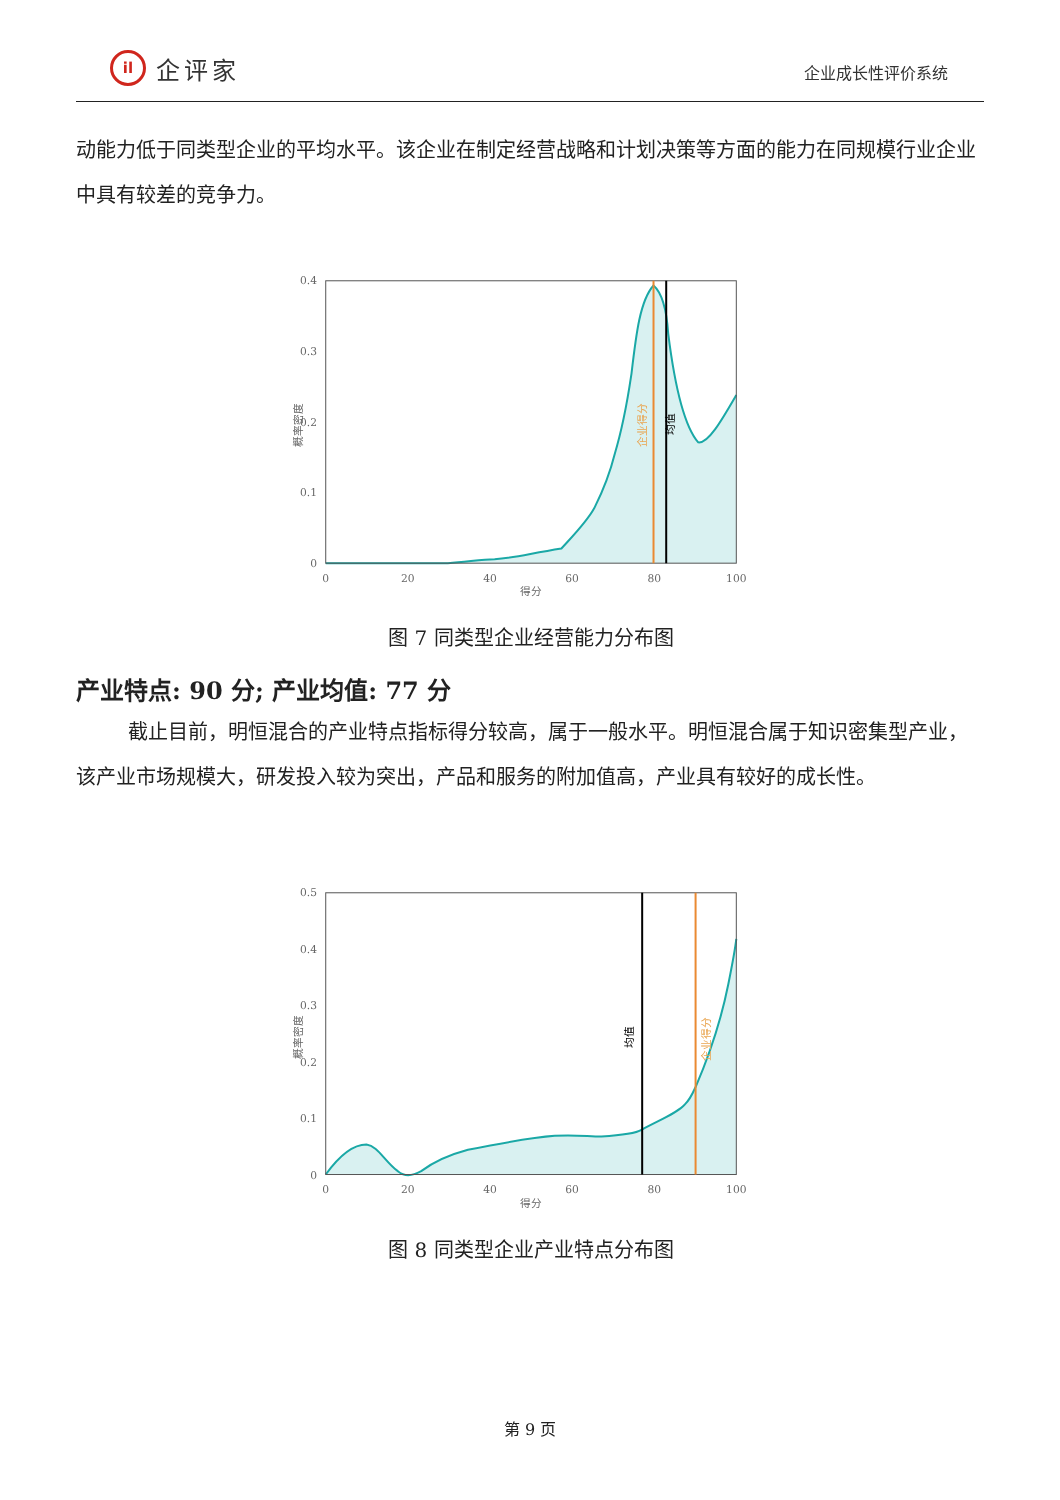il 企评家
企业成长性评价系统
动能力低于同类型企业的平均水平。该企业在制定经营战略和计划决策等方面的能力在同规模行业企业中具有较差的竞争力。
企业得分
均值
0.4
0.3
0.2
0.1
0
0
20
40
60
80
100
得分
概率密度
图 7 同类型企业经营能力分布图
产业特点: 90 分; 产业均值: 77 分
截止目前，明恒混合的产业特点指标得分较高，属于一般水平。明恒混合属于知识密集型产业，该产业市场规模大，研发投入较为突出，产品和服务的附加值高，产业具有较好的成长性。
均值
企业得分
0.5
0.4
0.3
0.2
0.1
0
0
20
40
60
80
100
得分
概率密度
图 8 同类型企业产业特点分布图
第 9 页